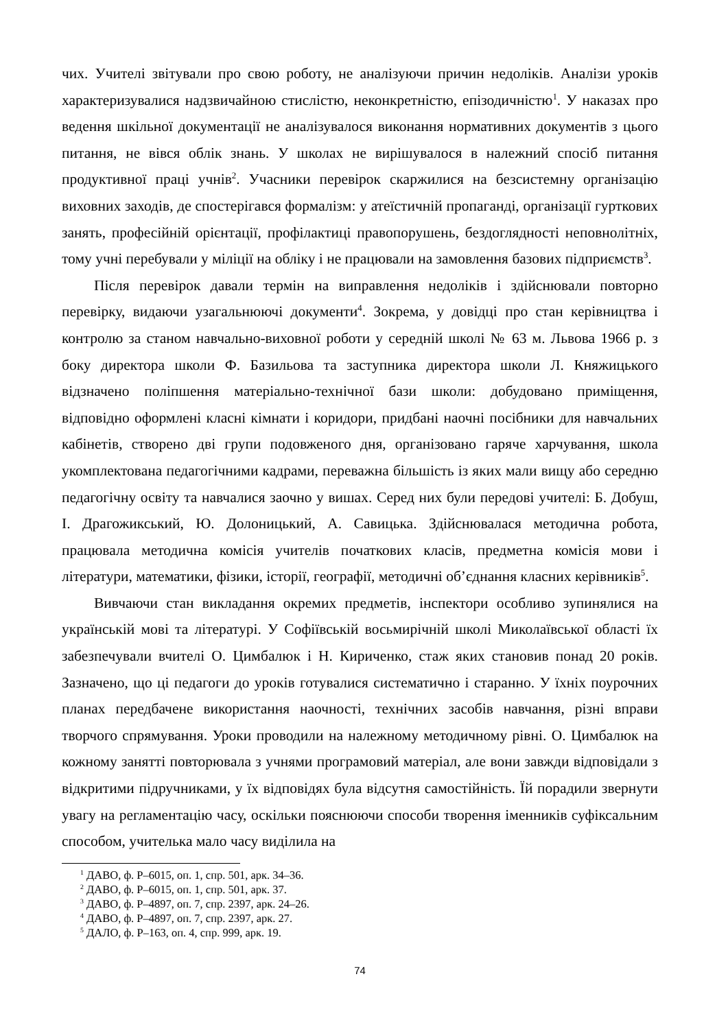чих. Учителі звітували про свою роботу, не аналізуючи причин недоліків. Аналізи уроків характеризувалися надзвичайною стислістю, неконкретністю, епізодичністю<sup>1</sup>. У наказах про ведення шкільної документації не аналізувалося виконання нормативних документів з цього питання, не вівся облік знань. У школах не вирішувалося в належний спосіб питання продуктивної праці учнів<sup>2</sup>. Учасники перевірок скаржилися на безсистемну організацію виховних заходів, де спостерігався формалізм: у атеїстичній пропаганді, організації гурткових занять, професійній орієнтації, профілактиці правопорушень, бездоглядності неповнолітніх, тому учні перебували у міліції на обліку і не працювали на замовлення базових підприємств<sup>3</sup>.
Після перевірок давали термін на виправлення недоліків і здійснювали повторно перевірку, видаючи узагальнюючі документи<sup>4</sup>. Зокрема, у довідці про стан керівництва і контролю за станом навчально-виховної роботи у середній школі № 63 м. Львова 1966 р. з боку директора школи Ф. Базильова та заступника директора школи Л. Княжицького відзначено поліпшення матеріально-технічної бази школи: добудовано приміщення, відповідно оформлені класні кімнати і коридори, придбані наочні посібники для навчальних кабінетів, створено дві групи подовженого дня, організовано гаряче харчування, школа укомплектована педагогічними кадрами, переважна більшість із яких мали вищу або середню педагогічну освіту та навчалися заочно у вишах. Серед них були передові учителі: Б. Добуш, І. Драгожикський, Ю. Долоницький, А. Савицька. Здійснювалася методична робота, працювала методична комісія учителів початкових класів, предметна комісія мови і літератури, математики, фізики, історії, географії, методичні об’єднання класних керівників<sup>5</sup>.
Вивчаючи стан викладання окремих предметів, інспектори особливо зупинялися на українській мові та літературі. У Софіївській восьмирічній школі Миколаївської області їх забезпечували вчителі О. Цимбалюк і Н. Кириченко, стаж яких становив понад 20 років. Зазначено, що ці педагоги до уроків готувалися систематично і старанно. У їхніх поурочних планах передбачене використання наочності, технічних засобів навчання, різні вправи творчого спрямування. Уроки проводили на належному методичному рівні. О. Цимбалюк на кожному занятті повторювала з учнями програмовий матеріал, але вони завжди відповідали з відкритими підручниками, у їх відповідях була відсутня самостійність. Їй порадили звернути увагу на регламентацію часу, оскільки пояснюючи способи творення іменників суфіксальним способом, учителька мало часу виділила на
<sup>1</sup> ДАВО, ф. Р–6015, оп. 1, спр. 501, арк. 34–36.
<sup>2</sup> ДАВО, ф. Р–6015, оп. 1, спр. 501, арк. 37.
<sup>3</sup> ДАВО, ф. Р–4897, оп. 7, спр. 2397, арк. 24–26.
<sup>4</sup> ДАВО, ф. Р–4897, оп. 7, спр. 2397, арк. 27.
<sup>5</sup> ДАЛО, ф. Р–163, оп. 4, спр. 999, арк. 19.
74